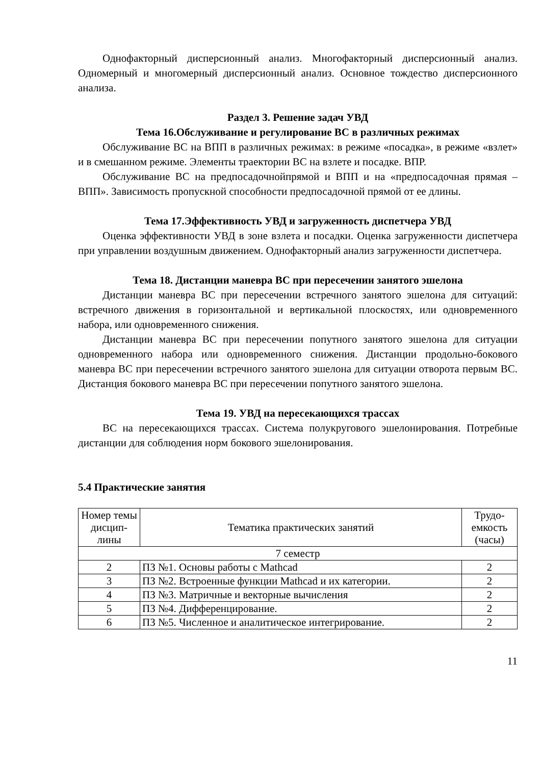Однофакторный дисперсионный анализ. Многофакторный дисперсионный анализ. Одномерный и многомерный дисперсионный анализ. Основное тождество дисперсионного анализа.
Раздел 3. Решение задач УВД
Тема 16.Обслуживание и регулирование ВС в различных режимах
Обслуживание ВС на ВПП в различных режимах: в режиме «посадка», в режиме «взлет» и в смешанном режиме. Элементы траектории ВС на взлете и посадке. ВПР.
Обслуживание ВС на предпосадочнойпрямой и ВПП и на «предпосадочная прямая – ВПП». Зависимость пропускной способности предпосадочной прямой от ее длины.
Тема 17.Эффективность УВД и загруженность диспетчера УВД
Оценка эффективности УВД в зоне взлета и посадки. Оценка загруженности диспетчера при управлении воздушным движением. Однофакторный анализ загруженности диспетчера.
Тема 18. Дистанции маневра ВС при пересечении занятого эшелона
Дистанции маневра ВС при пересечении встречного занятого эшелона для ситуаций: встречного движения в горизонтальной и вертикальной плоскостях, или одновременного набора, или одновременного снижения.
Дистанции маневра ВС при пересечении попутного занятого эшелона для ситуации одновременного набора или одновременного снижения. Дистанции продольно-бокового маневра ВС при пересечении встречного занятого эшелона для ситуации отворота первым ВС. Дистанция бокового маневра ВС при пересечении попутного занятого эшелона.
Тема 19. УВД на пересекающихся трассах
ВС на пересекающихся трассах. Система полукругового эшелонирования. Потребные дистанции для соблюдения норм бокового эшелонирования.
5.4 Практические занятия
| Номер темы дисцип-лины | Тематика практических занятий | Трудо-емкость (часы) |
| --- | --- | --- |
| 7 семестр | | |
| 2 | ПЗ №1. Основы работы с Mathcad | 2 |
| 3 | ПЗ №2. Встроенные функции Mathcad и их категории. | 2 |
| 4 | ПЗ №3. Матричные и векторные вычисления | 2 |
| 5 | ПЗ №4. Дифференцирование. | 2 |
| 6 | ПЗ №5. Численное и аналитическое интегрирование. | 2 |
11